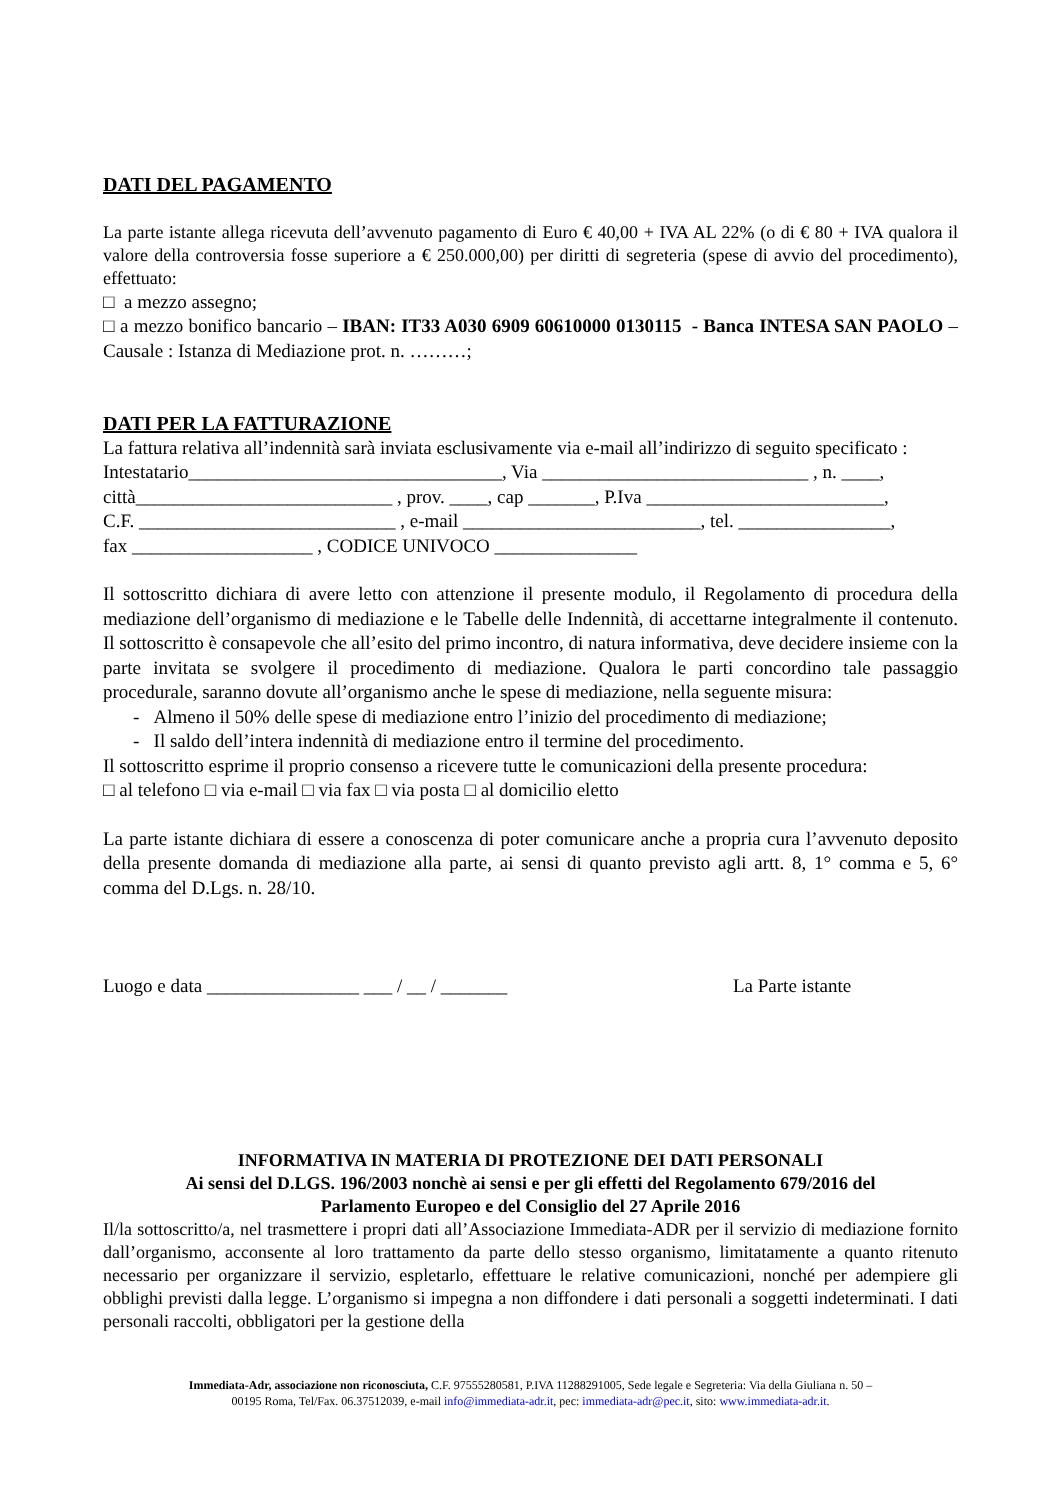DATI DEL PAGAMENTO
La parte istante allega ricevuta dell’avvenuto pagamento di Euro € 40,00 + IVA AL 22% (o di € 80 + IVA qualora il valore della controversia fosse superiore a € 250.000,00) per diritti di segreteria (spese di avvio del procedimento), effettuato:
□ a mezzo assegno;
□ a mezzo bonifico bancario – IBAN: IT33 A030 6909 60610000 0130115 - Banca INTESA SAN PAOLO – Causale : Istanza di Mediazione prot. n. ………;
DATI PER LA FATTURAZIONE
La fattura relativa all’indennità sarà inviata esclusivamente via e-mail all’indirizzo di seguito specificato :
Intestatario_________________________________, Via ____________________________ , n. ____,
città___________________________ , prov. ____, cap _______, P.Iva _________________________,
C.F. ___________________________ , e-mail _________________________, tel. ________________,
fax ___________________ , CODICE UNIVOCO _______________
Il sottoscritto dichiara di avere letto con attenzione il presente modulo, il Regolamento di procedura della mediazione dell’organismo di mediazione e le Tabelle delle Indennità, di accettarne integralmente il contenuto. Il sottoscritto è consapevole che all’esito del primo incontro, di natura informativa, deve decidere insieme con la parte invitata se svolgere il procedimento di mediazione. Qualora le parti concordino tale passaggio procedurale, saranno dovute all’organismo anche le spese di mediazione, nella seguente misura:
- Almeno il 50% delle spese di mediazione entro l’inizio del procedimento di mediazione;
- Il saldo dell’intera indennità di mediazione entro il termine del procedimento.
Il sottoscritto esprime il proprio consenso a ricevere tutte le comunicazioni della presente procedura:
□ al telefono □ via e-mail □ via fax □ via posta □ al domicilio eletto
La parte istante dichiara di essere a conoscenza di poter comunicare anche a propria cura l’avvenuto deposito della presente domanda di mediazione alla parte, ai sensi di quanto previsto agli artt. 8, 1° comma e 5, 6° comma del D.Lgs. n. 28/10.
Luogo e data ________________ ___ / __ / _______ La Parte istante
INFORMATIVA IN MATERIA DI PROTEZIONE DEI DATI PERSONALI
Ai sensi del D.LGS. 196/2003 nonchè ai sensi e per gli effetti del Regolamento 679/2016 del
Parlamento Europeo e del Consiglio del 27 Aprile 2016
Il/la sottoscritto/a, nel trasmettere i propri dati all’Associazione Immediata-ADR per il servizio di mediazione fornito dall’organismo, acconsente al loro trattamento da parte dello stesso organismo, limitatamente a quanto ritenuto necessario per organizzare il servizio, espletarlo, effettuare le relative comunicazioni, nonché per adempiere gli obblighi previsti dalla legge. L’organismo si impegna a non diffondere i dati personali a soggetti indeterminati. I dati personali raccolti, obbligatori per la gestione della
Immediata-Adr, associazione non riconosciuta, C.F. 97555280581, P.IVA 11288291005, Sede legale e Segreteria: Via della Giuliana n. 50 –
00195 Roma, Tel/Fax. 06.37512039, e-mail info@immediata-adr.it, pec: immediata-adr@pec.it, sito: www.immediata-adr.it.